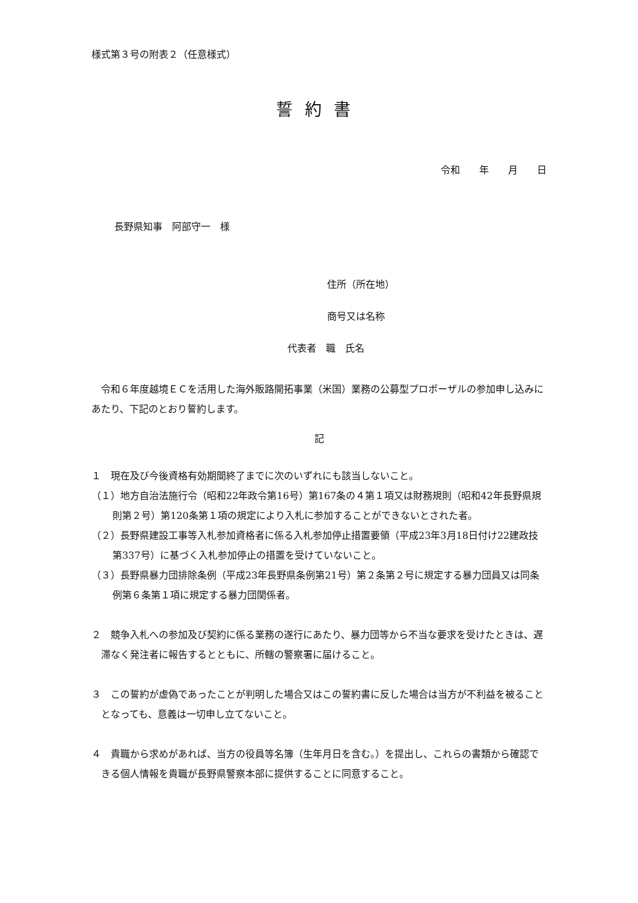様式第３号の附表２（任意様式）
誓約書
令和　　年　　月　　日
長野県知事　阿部守一　様
住所（所在地）
商号又は名称
代表者　職　氏名
令和６年度越境ＥＣを活用した海外販路開拓事業（米国）業務の公募型プロポーザルの参加申し込みにあたり、下記のとおり誓約します。
記
１　現在及び今後資格有効期間終了までに次のいずれにも該当しないこと。
（１）地方自治法施行令（昭和22年政令第16号）第167条の４第１項又は財務規則（昭和42年長野県規則第２号）第120条第１項の規定により入札に参加することができないとされた者。
（２）長野県建設工事等入札参加資格者に係る入札参加停止措置要領（平成23年3月18日付け22建政技第337号）に基づく入札参加停止の措置を受けていないこと。
（３）長野県暴力団排除条例（平成23年長野県条例第21号）第２条第２号に規定する暴力団員又は同条例第６条第１項に規定する暴力団関係者。
２　競争入札への参加及び契約に係る業務の遂行にあたり、暴力団等から不当な要求を受けたときは、遅滞なく発注者に報告するとともに、所轄の警察署に届けること。
３　この誓約が虚偽であったことが判明した場合又はこの誓約書に反した場合は当方が不利益を被ることとなっても、意義は一切申し立てないこと。
４　貴職から求めがあれば、当方の役員等名簿（生年月日を含む。）を提出し、これらの書類から確認できる個人情報を貴職が長野県警察本部に提供することに同意すること。